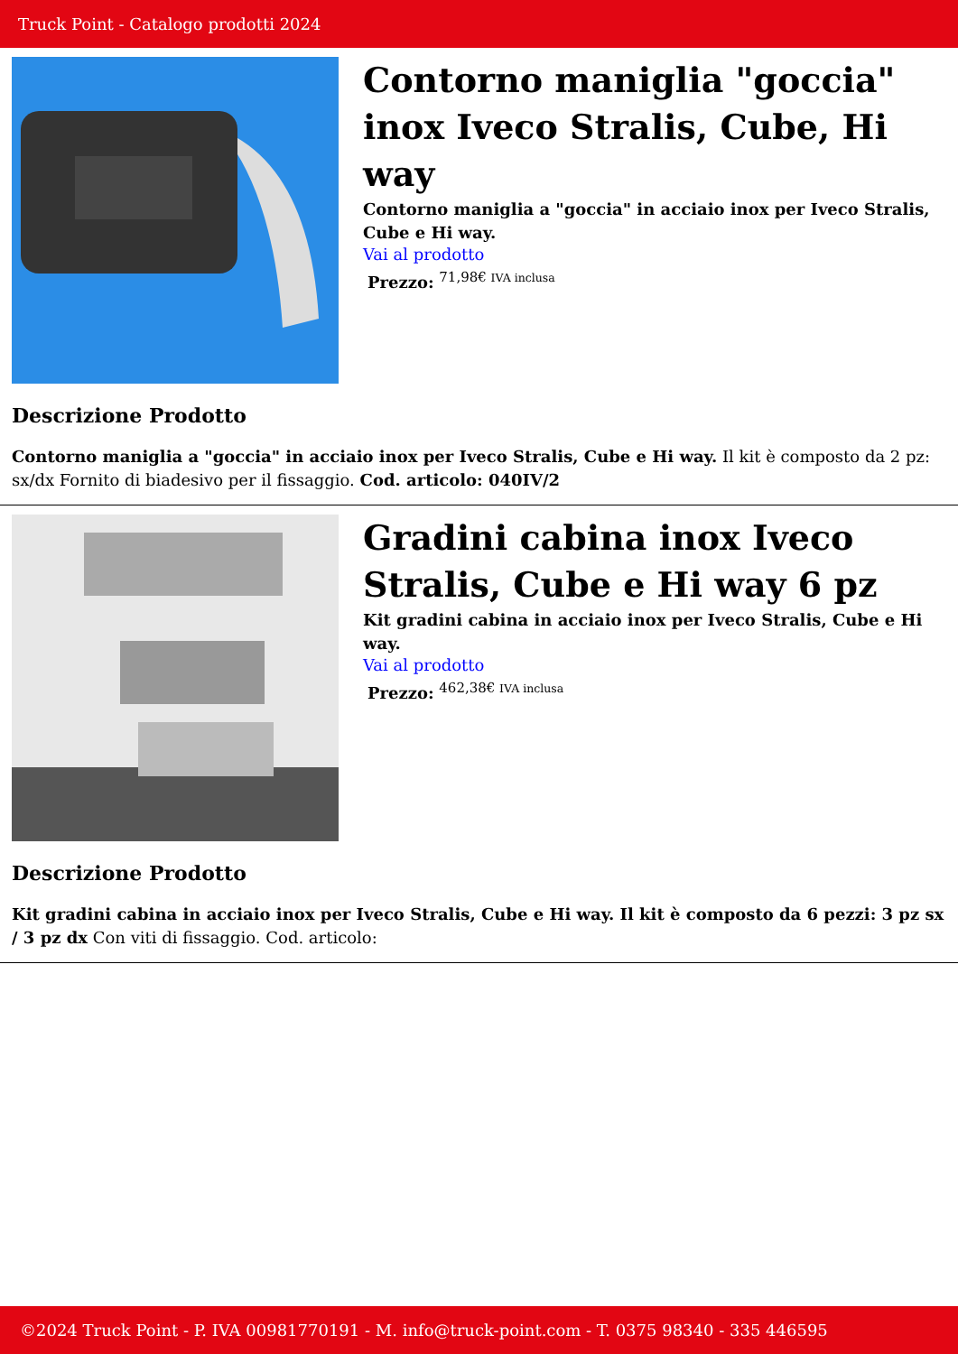Truck Point - Catalogo prodotti 2024
Contorno maniglia "goccia" inox Iveco Stralis, Cube, Hi way
Contorno maniglia a "goccia" in acciaio inox per Iveco Stralis, Cube e Hi way.
Vai al prodotto
Prezzo: <sup>71,98€ IVA inclusa</sup>
Descrizione Prodotto
Contorno maniglia a "goccia" in acciaio inox per Iveco Stralis, Cube e Hi way. Il kit è composto da 2 pz: sx/dx Fornito di biadesivo per il fissaggio. Cod. articolo: 040IV/2
Gradini cabina inox Iveco Stralis, Cube e Hi way 6 pz
Kit gradini cabina in acciaio inox per Iveco Stralis, Cube e Hi way.
Vai al prodotto
Prezzo: <sup>462,38€ IVA inclusa</sup>
Descrizione Prodotto
Kit gradini cabina in acciaio inox per Iveco Stralis, Cube e Hi way. Il kit è composto da 6 pezzi: 3 pz sx / 3 pz dx Con viti di fissaggio. Cod. articolo:
©2024 Truck Point - P. IVA 00981770191 - M. info@truck-point.com - T. 0375 98340 - 335 446595